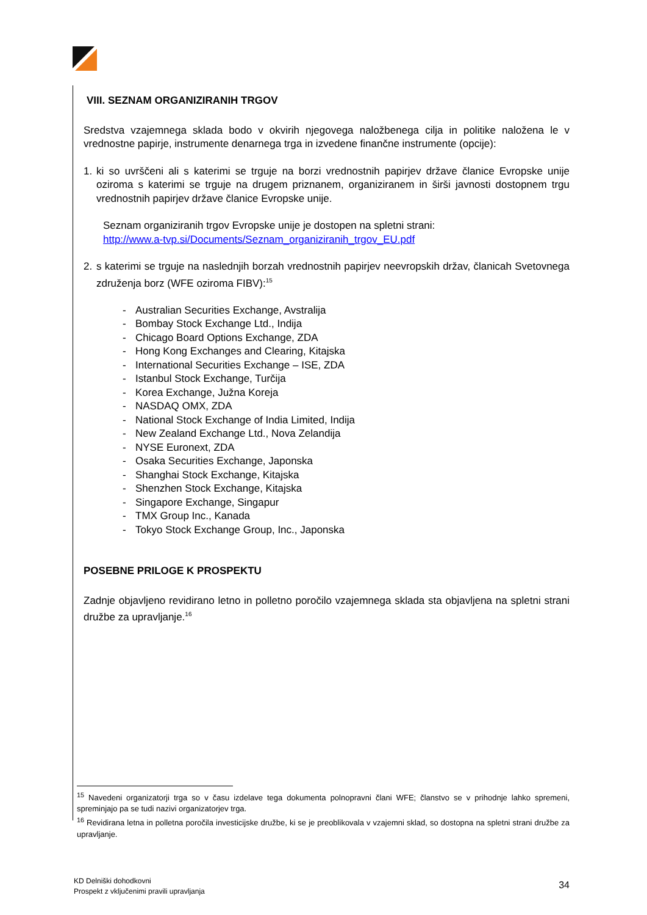VIII. SEZNAM ORGANIZIRANIH TRGOV
Sredstva vzajemnega sklada bodo v okvirih njegovega naložbenega cilja in politike naložena le v vrednostne papirje, instrumente denarnega trga in izvedene finančne instrumente (opcije):
1. ki so uvrščeni ali s katerimi se trguje na borzi vrednostnih papirjev države članice Evropske unije oziroma s katerimi se trguje na drugem priznanem, organiziranem in širši javnosti dostopnem trgu vrednostnih papirjev države članice Evropske unije.
Seznam organiziranih trgov Evropske unije je dostopen na spletni strani:
http://www.a-tvp.si/Documents/Seznam_organiziranih_trgov_EU.pdf
2. s katerimi se trguje na naslednjih borzah vrednostnih papirjev neevropskih držav, članicah Svetovnega združenja borz (WFE oziroma FIBV):<sup>15</sup>
- Australian Securities Exchange, Avstralija
- Bombay Stock Exchange Ltd., Indija
- Chicago Board Options Exchange, ZDA
- Hong Kong Exchanges and Clearing, Kitajska
- International Securities Exchange – ISE, ZDA
- Istanbul Stock Exchange, Turčija
- Korea Exchange, Južna Koreja
- NASDAQ OMX, ZDA
- National Stock Exchange of India Limited, Indija
- New Zealand Exchange Ltd., Nova Zelandija
- NYSE Euronext, ZDA
- Osaka Securities Exchange, Japonska
- Shanghai Stock Exchange, Kitajska
- Shenzhen Stock Exchange, Kitajska
- Singapore Exchange, Singapur
- TMX Group Inc., Kanada
- Tokyo Stock Exchange Group, Inc., Japonska
POSEBNE PRILOGE K PROSPEKTU
Zadnje objavljeno revidirano letno in polletno poročilo vzajemnega sklada sta objavljena na spletni strani družbe za upravljanje.<sup>16</sup>
<sup>15</sup> Navedeni organizatorji trga so v času izdelave tega dokumenta polnopravni člani WFE; članstvo se v prihodnje lahko spremeni, spreminjajo pa se tudi nazivi organizatorjev trga.
<sup>16</sup> Revidirana letna in polletna poročila investicijske družbe, ki se je preoblikovala v vzajemni sklad, so dostopna na spletni strani družbe za upravljanje.
KD Delniški dohodkovni
Prospekt z vključenimi pravili upravljanja
34